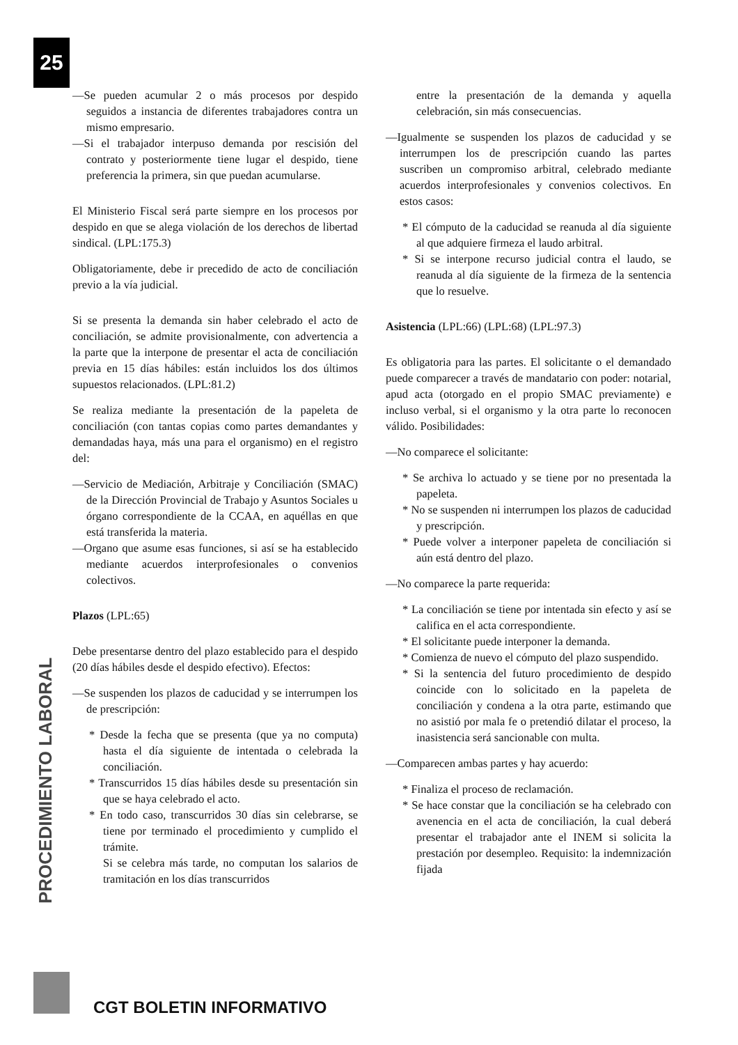25
—Se pueden acumular 2 o más procesos por despido seguidos a instancia de diferentes trabajadores contra un mismo empresario.
—Si el trabajador interpuso demanda por rescisión del contrato y posteriormente tiene lugar el despido, tiene preferencia la primera, sin que puedan acumularse.
El Ministerio Fiscal será parte siempre en los procesos por despido en que se alega violación de los derechos de libertad sindical. (LPL:175.3)
Obligatoriamente, debe ir precedido de acto de conciliación previo a la vía judicial.
Si se presenta la demanda sin haber celebrado el acto de conciliación, se admite provisionalmente, con advertencia a la parte que la interpone de presentar el acta de conciliación previa en 15 días hábiles: están incluidos los dos últimos supuestos relacionados. (LPL:81.2)
Se realiza mediante la presentación de la papeleta de conciliación (con tantas copias como partes demandantes y demandadas haya, más una para el organismo) en el registro del:
—Servicio de Mediación, Arbitraje y Conciliación (SMAC) de la Dirección Provincial de Trabajo y Asuntos Sociales u órgano correspondiente de la CCAA, en aquéllas en que está transferida la materia.
—Organo que asume esas funciones, si así se ha establecido mediante acuerdos interprofesionales o convenios colectivos.
Plazos (LPL:65)
Debe presentarse dentro del plazo establecido para el despido (20 días hábiles desde el despido efectivo). Efectos:
—Se suspenden los plazos de caducidad y se interrumpen los de prescripción:
* Desde la fecha que se presenta (que ya no computa) hasta el día siguiente de intentada o celebrada la conciliación.
* Transcurridos 15 días hábiles desde su presentación sin que se haya celebrado el acto.
* En todo caso, transcurridos 30 días sin celebrarse, se tiene por terminado el procedimiento y cumplido el trámite.
Si se celebra más tarde, no computan los salarios de tramitación en los días transcurridos
entre la presentación de la demanda y aquella celebración, sin más consecuencias.
—Igualmente se suspenden los plazos de caducidad y se interrumpen los de prescripción cuando las partes suscriben un compromiso arbitral, celebrado mediante acuerdos interprofesionales y convenios colectivos. En estos casos:
* El cómputo de la caducidad se reanuda al día siguiente al que adquiere firmeza el laudo arbitral.
* Si se interpone recurso judicial contra el laudo, se reanuda al día siguiente de la firmeza de la sentencia que lo resuelve.
Asistencia (LPL:66) (LPL:68) (LPL:97.3)
Es obligatoria para las partes. El solicitante o el demandado puede comparecer a través de mandatario con poder: notarial, apud acta (otorgado en el propio SMAC previamente) e incluso verbal, si el organismo y la otra parte lo reconocen válido. Posibilidades:
—No comparece el solicitante:
* Se archiva lo actuado y se tiene por no presentada la papeleta.
* No se suspenden ni interrumpen los plazos de caducidad y prescripción.
* Puede volver a interponer papeleta de conciliación si aún está dentro del plazo.
—No comparece la parte requerida:
* La conciliación se tiene por intentada sin efecto y así se califica en el acta correspondiente.
* El solicitante puede interponer la demanda.
* Comienza de nuevo el cómputo del plazo suspendido.
* Si la sentencia del futuro procedimiento de despido coincide con lo solicitado en la papeleta de conciliación y condena a la otra parte, estimando que no asistió por mala fe o pretendió dilatar el proceso, la inasistencia será sancionable con multa.
—Comparecen ambas partes y hay acuerdo:
* Finaliza el proceso de reclamación.
* Se hace constar que la conciliación se ha celebrado con avenencia en el acta de conciliación, la cual deberá presentar el trabajador ante el INEM si solicita la prestación por desempleo. Requisito: la indemnización fijada
PROCEDIMIENTO LABORAL
CGT BOLETIN INFORMATIVO